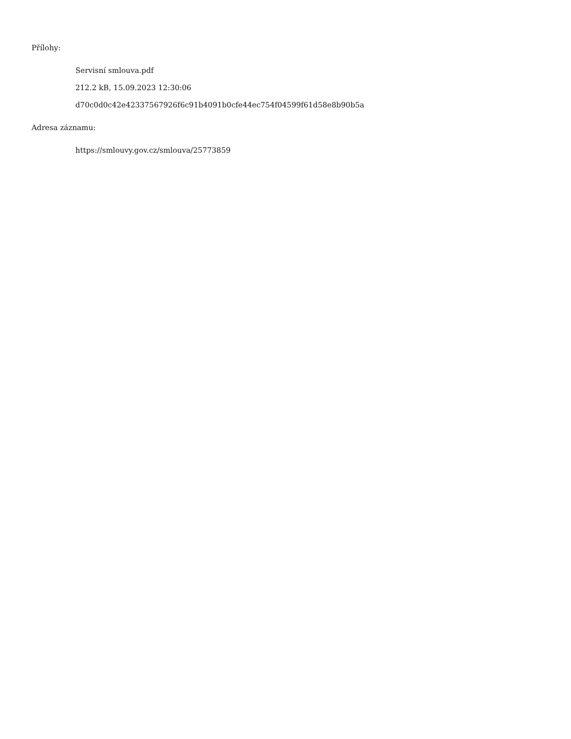Přílohy:
Servisní smlouva.pdf
212.2 kB, 15.09.2023 12:30:06
d70c0d0c42e42337567926f6c91b4091b0cfe44ec754f04599f61d58e8b90b5a
Adresa záznamu:
https://smlouvy.gov.cz/smlouva/25773859